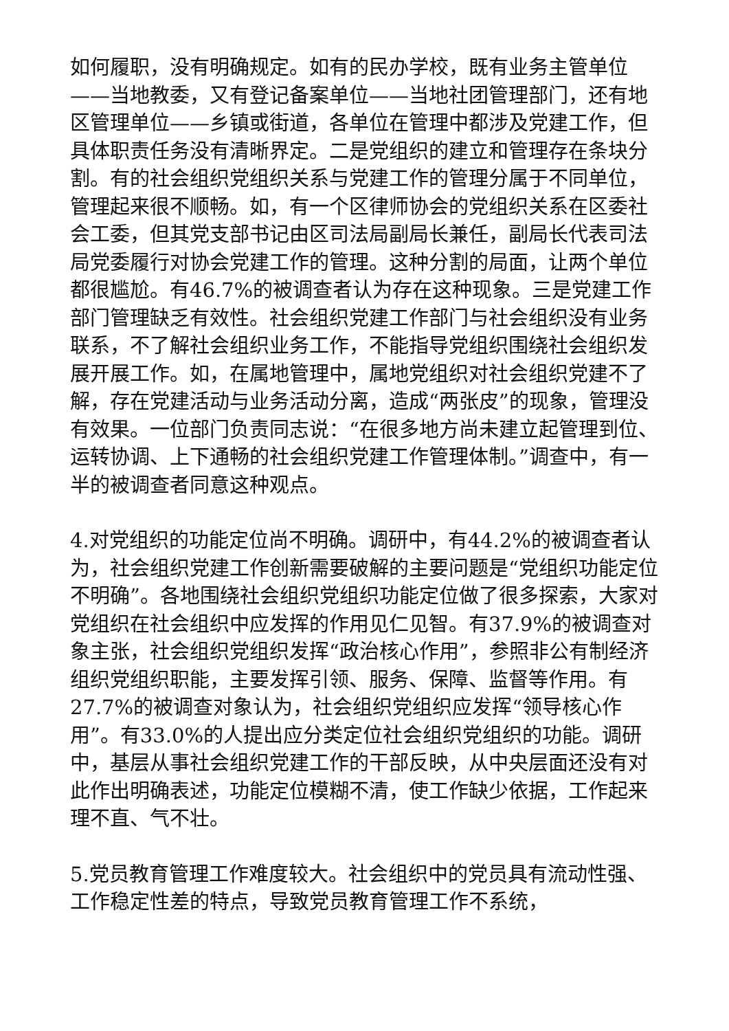如何履职，没有明确规定。如有的民办学校，既有业务主管单位——当地教委，又有登记备案单位——当地社团管理部门，还有地区管理单位——乡镇或街道，各单位在管理中都涉及党建工作，但具体职责任务没有清晰界定。二是党组织的建立和管理存在条块分割。有的社会组织党组织关系与党建工作的管理分属于不同单位，管理起来很不顺畅。如，有一个区律师协会的党组织关系在区委社会工委，但其党支部书记由区司法局副局长兼任，副局长代表司法局党委履行对协会党建工作的管理。这种分割的局面，让两个单位都很尴尬。有46.7%的被调查者认为存在这种现象。三是党建工作部门管理缺乏有效性。社会组织党建工作部门与社会组织没有业务联系，不了解社会组织业务工作，不能指导党组织围绕社会组织发展开展工作。如，在属地管理中，属地党组织对社会组织党建不了解，存在党建活动与业务活动分离，造成“两张皮”的现象，管理没有效果。一位部门负责同志说：“在很多地方尚未建立起管理到位、运转协调、上下通畅的社会组织党建工作管理体制。”调查中，有一半的被调查者同意这种观点。
4.对党组织的功能定位尚不明确。调研中，有44.2%的被调查者认为，社会组织党建工作创新需要破解的主要问题是“党组织功能定位不明确”。各地围绕社会组织党组织功能定位做了很多探索，大家对党组织在社会组织中应发挥的作用见仁见智。有37.9%的被调查对象主张，社会组织党组织发挥“政治核心作用”，参照非公有制经济组织党组织职能，主要发挥引领、服务、保障、监督等作用。有27.7%的被调查对象认为，社会组织党组织应发挥“领导核心作用”。有33.0%的人提出应分类定位社会组织党组织的功能。调研中，基层从事社会组织党建工作的干部反映，从中央层面还没有对此作出明确表述，功能定位模糊不清，使工作缺少依据，工作起来理不直、气不壮。
5.党员教育管理工作难度较大。社会组织中的党员具有流动性强、工作稳定性差的特点，导致党员教育管理工作不系统，